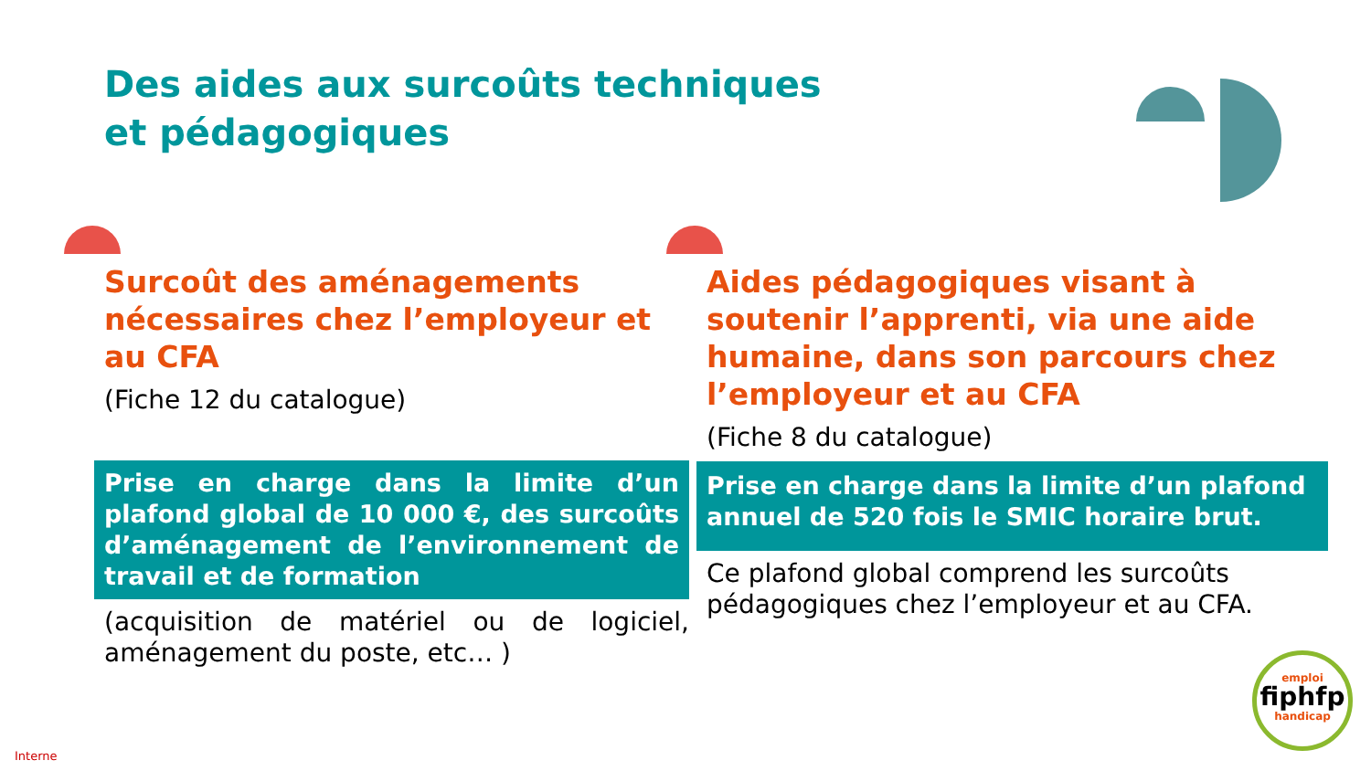Des aides aux surcoûts techniques
et pédagogiques
Surcoût des aménagements nécessaires chez l’employeur et au CFA
(Fiche 12 du catalogue)
Prise en charge dans la limite d’un plafond global de 10 000 €, des surcoûts d’aménagement de l’environnement de travail et de formation
(acquisition de matériel ou de logiciel, aménagement du poste, etc… )
Aides pédagogiques visant à soutenir l’apprenti, via une aide humaine, dans son parcours chez l’employeur et au CFA
(Fiche 8 du catalogue)
Prise en charge dans la limite d’un plafond annuel de 520 fois le SMIC horaire brut.
Ce plafond global comprend les surcoûts pédagogiques chez l’employeur et au CFA.
emploi
fiphfp
handicap
Interne